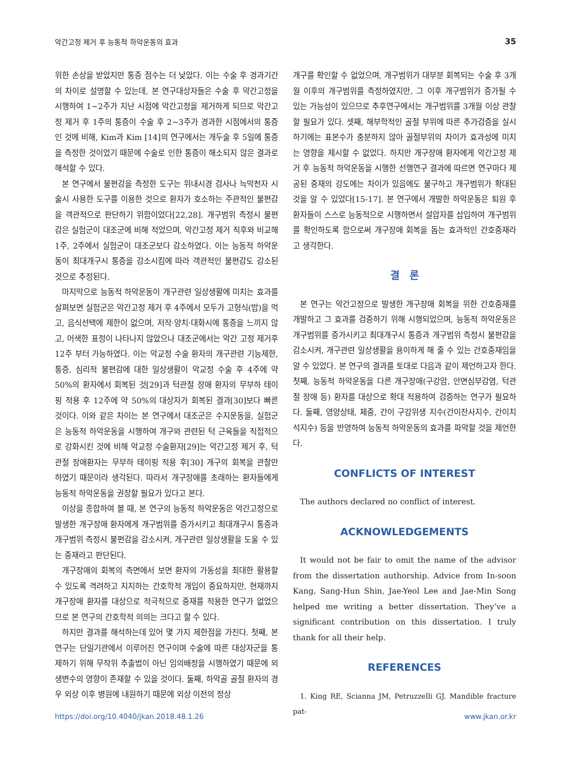악간고정 제거 후 능동적 하악운동의 효과 35
위한 손상을 받았지만 통증 점수는 더 낮았다. 이는 수술 후 경과기간의 차이로 설명할 수 있는데, 본 연구대상자들은 수술 후 악간고정을 시행하여 1~2주가 지난 시점에 악간고정을 제거하게 되므로 악간고정 제거 후 1주의 통증이 수술 후 2~3주가 경과한 시점에서의 통증인 것에 비해, Kim과 Kim [14]의 연구에서는 개두술 후 5일에 통증을 측정한 것이었기 때문에 수술로 인한 통증이 해소되지 않은 결과로 해석할 수 있다.
본 연구에서 불편감을 측정한 도구는 위내시경 검사나 늑막천자 시술시 사용한 도구를 이용한 것으로 환자가 호소하는 주관적인 불편감을 객관적으로 판단하기 위함이었다[22,28]. 개구범위 측정시 불편감은 실험군이 대조군에 비해 적었으며, 악간고정 제거 직후와 비교해 1주, 2주에서 실험군이 대조군보다 감소하였다. 이는 능동적 하악운동이 최대개구시 통증을 감소시킴에 따라 객관적인 불편감도 감소된 것으로 추정된다.
마지막으로 능동적 하악운동이 개구관련 일상생활에 미치는 효과를 살펴보면 실험군은 악간고정 제거 후 4주에서 모두가 고형식(밥)을 먹고, 음식선택에 제한이 없으며, 저작·양치·대화시에 통증을 느끼지 않고, 어색한 표정이 나타나지 않았으나 대조군에서는 악간 고정 제거후 12주 부터 가능하였다. 이는 악교정 수술 환자의 개구관련 기능제한, 통증, 심리적 불편감에 대한 일상생활이 악교정 수술 후 4주에 약 50%의 환자에서 회복된 것[29]과 턱관절 장애 환자의 무부하 테이핑 적용 후 12주에 약 50%의 대상자가 회복된 결과[30]보다 빠른 것이다. 이와 같은 차이는 본 연구에서 대조군은 수지운동을, 실험군은 능동적 하악운동을 시행하여 개구와 관련된 턱 근육들을 직접적으로 강화시킨 것에 비해 악교정 수술환자[29]는 악간고정 제거 후, 턱관절 장애환자는 무부하 테이핑 적용 후[30] 개구의 회복을 관찰만 하였기 때문이라 생각된다. 따라서 개구장애를 초래하는 환자들에게 능동적 하악운동을 권장할 필요가 있다고 본다.
이상을 종합하여 볼 때, 본 연구의 능동적 하악운동은 악간고정으로 발생한 개구장애 환자에게 개구범위를 증가시키고 최대개구시 통증과 개구범위 측정시 불편감을 감소시켜, 개구관련 일상생활을 도울 수 있는 중재라고 판단된다.
개구장애의 회복의 측면에서 보면 환자의 가동성을 최대한 활용할 수 있도록 격려하고 지지하는 간호학적 개입이 중요하지만, 현재까지 개구장애 환자를 대상으로 적극적으로 중재를 적용한 연구가 없었으므로 본 연구의 간호학적 의의는 크다고 할 수 있다.
하지만 결과를 해석하는데 있어 몇 가지 제한점을 가진다. 첫째, 본 연구는 단일기관에서 이루어진 연구이며 수술에 따른 대상자군을 통제하기 위해 무작위 추출법이 아닌 임의배정을 시행하였기 때문에 외생변수의 영향이 존재할 수 있을 것이다. 둘째, 하악골 골절 환자의 경우 외상 이후 병원에 내원하기 때문에 외상 이전의 정상
개구를 확인할 수 없었으며, 개구범위가 대부분 회복되는 수술 후 3개월 이후의 개구범위를 측정하였지만, 그 이후 개구범위가 증가될 수 있는 가능성이 있으므로 추후연구에서는 개구범위를 3개월 이상 관찰할 필요가 있다. 셋째, 해부학적인 골절 부위에 따른 추가검증을 실시하기에는 표본수가 충분하지 않아 골절부위의 차이가 효과성에 미치는 영향을 제시할 수 없었다. 하지만 개구장애 환자에게 악간고정 제거 후 능동적 하악운동을 시행한 선행연구 결과에 따르면 연구마다 제공된 중재의 강도에는 차이가 있음에도 불구하고 개구범위가 확대된 것을 알 수 있었다[15-17]. 본 연구에서 개발한 하악운동은 퇴원 후 환자들이 스스로 능동적으로 시행하면서 설압자를 삽입하여 개구범위를 확인하도록 함으로써 개구장애 회복을 돕는 효과적인 간호중재라고 생각한다.
결 론
본 연구는 악간고정으로 발생한 개구장애 회복을 위한 간호중재를 개발하고 그 효과를 검증하기 위해 시행되었으며, 능동적 하악운동은 개구범위를 증가시키고 최대개구시 통증과 개구범위 측정시 불편감을 감소시켜, 개구관련 일상생활을 용이하게 해 줄 수 있는 간호중재임을 알 수 있었다. 본 연구의 결과를 토대로 다음과 같이 제언하고자 한다. 첫째, 능동적 하악운동을 다른 개구장애(구강암, 안면심부감염, 턱관절 장애 등) 환자를 대상으로 확대 적용하여 검증하는 연구가 필요하다. 둘째, 영양상태, 체중, 간이 구강위생 지수(간이잔사지수, 간이치석지수) 등을 반영하여 능동적 하악운동의 효과를 파악할 것을 제언한다.
CONFLICTS OF INTEREST
The authors declared no conflict of interest.
ACKNOWLEDGEMENTS
It would not be fair to omit the name of the advisor from the dissertation authorship. Advice from In-soon Kang, Sang-Hun Shin, Jae-Yeol Lee and Jae-Min Song helped me writing a better dissertation. They’ve a significant contribution on this dissertation. I truly thank for all their help.
REFERENCES
1. King RE, Scianna JM, Petruzzelli GJ. Mandible fracture pat-
https://doi.org/10.4040/jkan.2018.48.1.26 www.jkan.or.kr